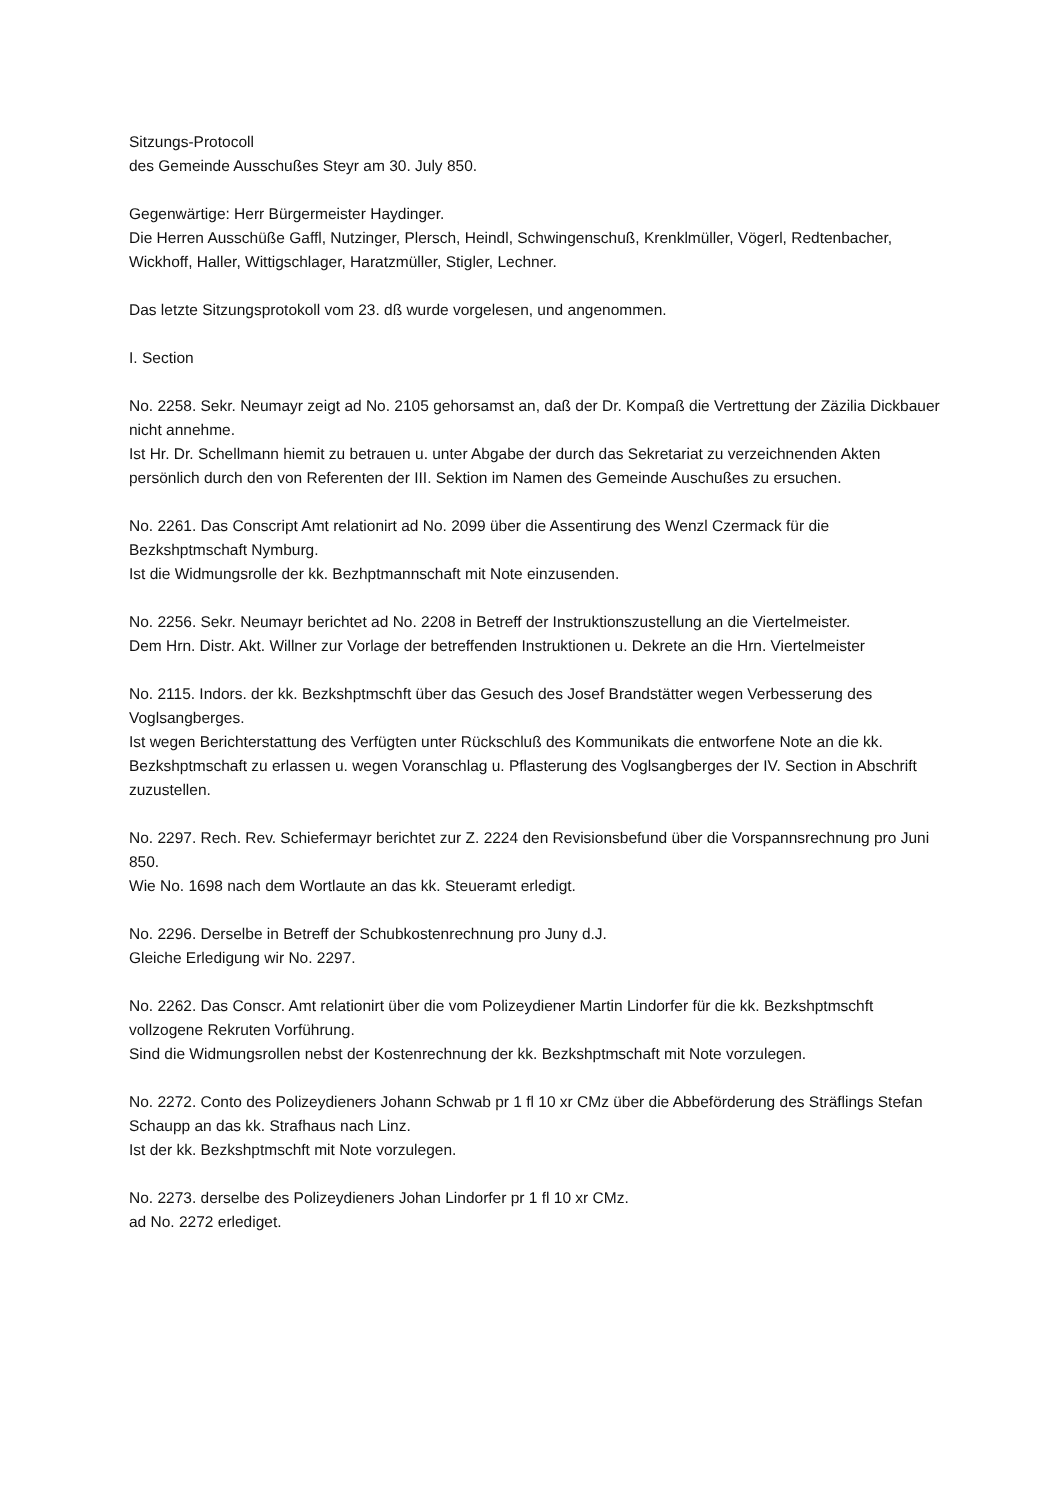Sitzungs-Protocoll
des Gemeinde Ausschußes Steyr am 30. July 850.
Gegenwärtige: Herr Bürgermeister Haydinger.
Die Herren Ausschüße Gaffl, Nutzinger, Plersch, Heindl, Schwingenschuß, Krenklmüller, Vögerl, Redtenbacher, Wickhoff, Haller, Wittigschlager, Haratzmüller, Stigler, Lechner.
Das letzte Sitzungsprotokoll vom 23. dß wurde vorgelesen, und angenommen.
I. Section
No. 2258. Sekr. Neumayr zeigt ad No. 2105 gehorsamst an, daß der Dr. Kompaß die Vertrettung der Zäzilia Dickbauer nicht annehme.
Ist Hr. Dr. Schellmann hiemit zu betrauen u. unter Abgabe der durch das Sekretariat zu verzeichnenden Akten persönlich durch den von Referenten der III. Sektion im Namen des Gemeinde Auschußes zu ersuchen.
No. 2261. Das Conscript Amt relationirt ad No. 2099 über die Assentirung des Wenzl Czermack für die Bezkshptmschaft Nymburg.
Ist die Widmungsrolle der kk. Bezhptmannschaft mit Note einzusenden.
No. 2256. Sekr. Neumayr berichtet ad No. 2208 in Betreff der Instruktionszustellung an die Viertelmeister.
Dem Hrn. Distr. Akt. Willner zur Vorlage der betreffenden Instruktionen u. Dekrete an die Hrn. Viertelmeister
No. 2115. Indors. der kk. Bezkshptmschft über das Gesuch des Josef Brandstätter wegen Verbesserung des Voglsangberges.
Ist wegen Berichterstattung des Verfügten unter Rückschluß des Kommunikats die entworfene Note an die kk. Bezkshptmschaft zu erlassen u. wegen Voranschlag u. Pflasterung des Voglsangberges der IV. Section in Abschrift zuzustellen.
No. 2297. Rech. Rev. Schiefermayr berichtet zur Z. 2224 den Revisionsbefund über die Vorspannsrechnung pro Juni 850.
Wie No. 1698 nach dem Wortlaute an das kk. Steueramt erledigt.
No. 2296. Derselbe in Betreff der Schubkostenrechnung pro Juny d.J.
Gleiche Erledigung wir No. 2297.
No. 2262. Das Conscr. Amt relationirt über die vom Polizeydiener Martin Lindorfer für die kk. Bezkshptmschft vollzogene Rekruten Vorführung.
Sind die Widmungsrollen nebst der Kostenrechnung der kk. Bezkshptmschaft mit Note vorzulegen.
No. 2272. Conto des Polizeydieners Johann Schwab pr 1 fl 10 xr CMz über die Abbeförderung des Sträflings Stefan Schaupp an das kk. Strafhaus nach Linz.
Ist der kk. Bezkshptmschft mit Note vorzulegen.
No. 2273. derselbe des Polizeydieners Johan Lindorfer pr 1 fl 10 xr CMz.
ad No. 2272 erlediget.